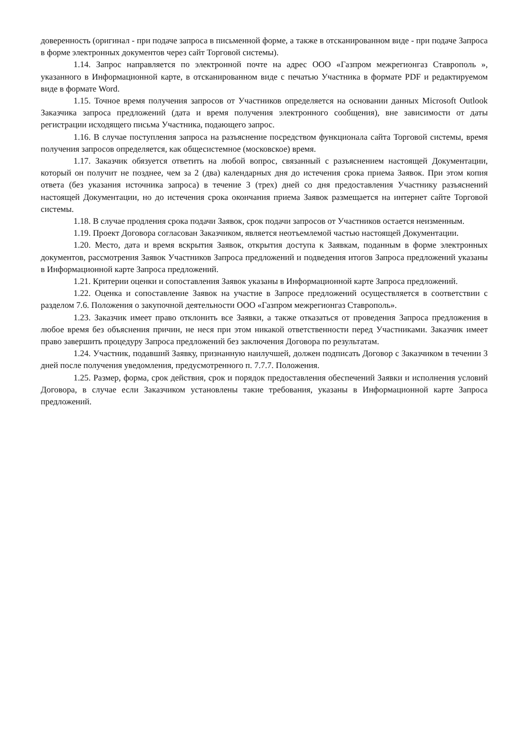доверенность (оригинал - при подаче запроса в письменной форме, а также в отсканированном виде - при подаче Запроса в форме электронных документов через сайт Торговой системы).
1.14. Запрос направляется по электронной почте на адрес ООО «Газпром межрегионгаз Ставрополь », указанного в Информационной карте, в отсканированном виде с печатью Участника в формате PDF и редактируемом виде в формате Word.
1.15. Точное время получения запросов от Участников определяется на основании данных Microsoft Outlook Заказчика запроса предложений (дата и время получения электронного сообщения), вне зависимости от даты регистрации исходящего письма Участника, подающего запрос.
1.16. В случае поступления запроса на разъяснение посредством функционала сайта Торговой системы, время получения запросов определяется, как общесистемное (московское) время.
1.17. Заказчик обязуется ответить на любой вопрос, связанный с разъяснением настоящей Документации, который он получит не позднее, чем за 2 (два) календарных дня до истечения срока приема Заявок. При этом копия ответа (без указания источника запроса) в течение 3 (трех) дней со дня предоставления Участнику разъяснений настоящей Документации, но до истечения срока окончания приема Заявок размещается на интернет сайте Торговой системы.
1.18. В случае продления срока подачи Заявок, срок подачи запросов от Участников остается неизменным.
1.19. Проект Договора согласован Заказчиком, является неотъемлемой частью настоящей Документации.
1.20. Место, дата и время вскрытия Заявок, открытия доступа к Заявкам, поданным в форме электронных документов, рассмотрения Заявок Участников Запроса предложений и подведения итогов Запроса предложений указаны в Информационной карте Запроса предложений.
1.21. Критерии оценки и сопоставления Заявок указаны в Информационной карте Запроса предложений.
1.22. Оценка и сопоставление Заявок на участие в Запросе предложений осуществляется в соответствии с разделом 7.6. Положения о закупочной деятельности ООО «Газпром межрегионгаз Ставрополь».
1.23. Заказчик имеет право отклонить все Заявки, а также отказаться от проведения Запроса предложения в любое время без объяснения причин, не неся при этом никакой ответственности перед Участниками. Заказчик имеет право завершить процедуру Запроса предложений без заключения Договора по результатам.
1.24. Участник, подавший Заявку, признанную наилучшей, должен подписать Договор с Заказчиком в течении 3 дней после получения уведомления, предусмотренного п. 7.7.7. Положения.
1.25. Размер, форма, срок действия, срок и порядок предоставления обеспечений Заявки и исполнения условий Договора, в случае если Заказчиком установлены такие требования, указаны в Информационной карте Запроса предложений.